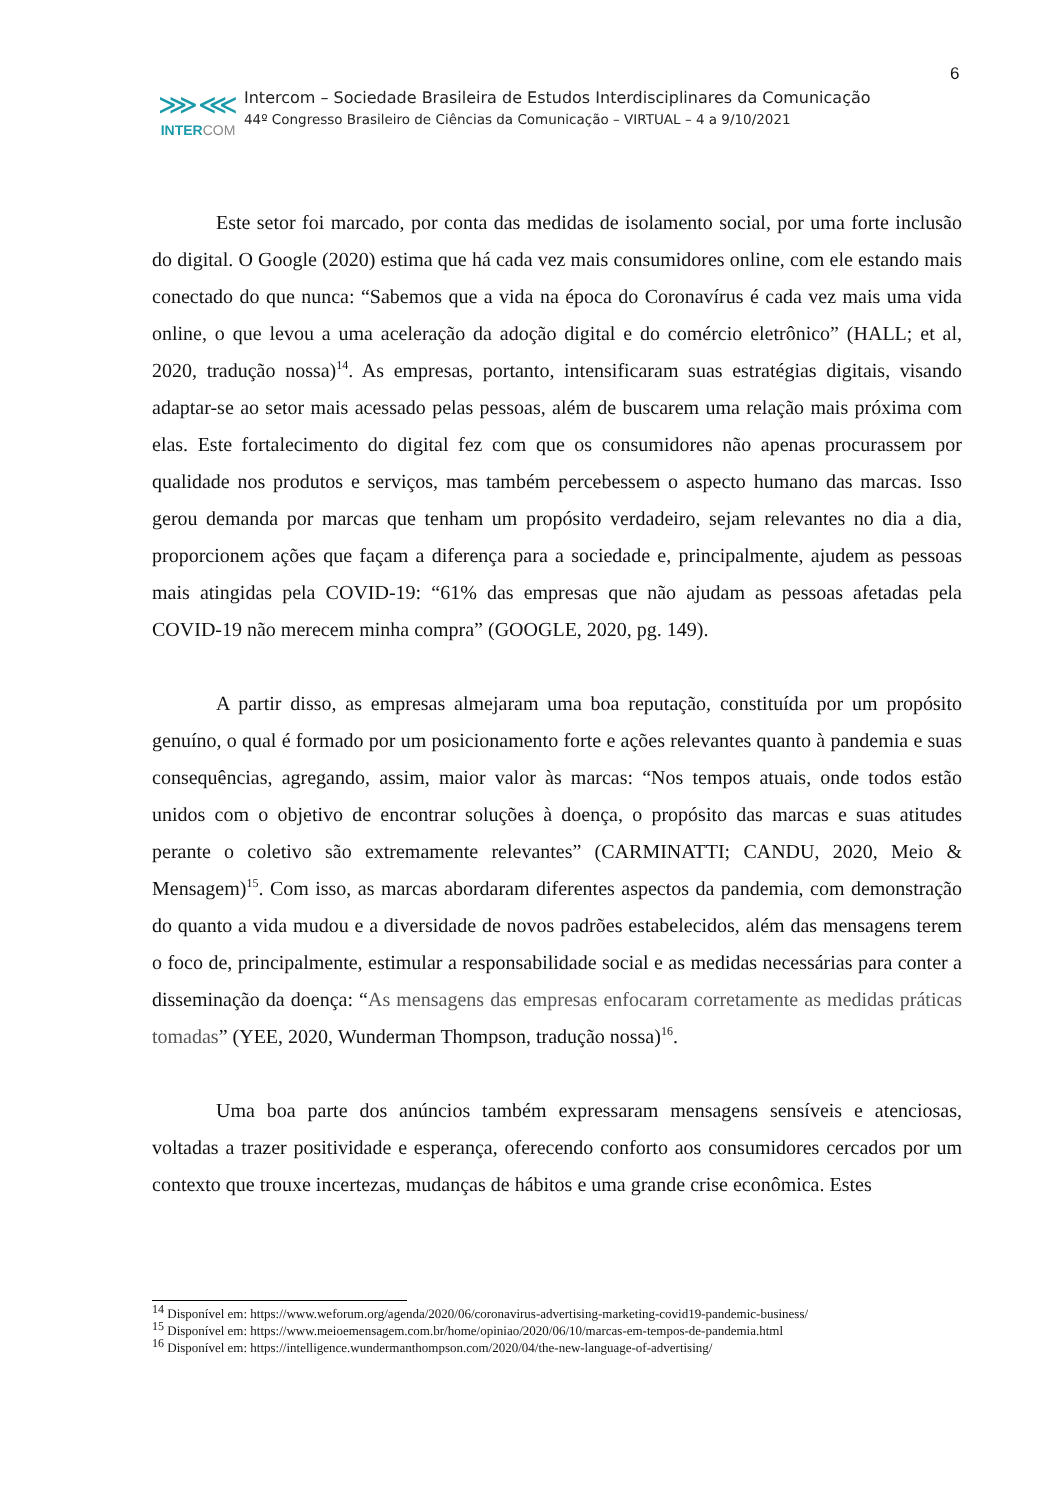6
⋙⋘
INTER COM
Intercom – Sociedade Brasileira de Estudos Interdisciplinares da Comunicação
44º Congresso Brasileiro de Ciências da Comunicação – VIRTUAL – 4 a 9/10/2021
Este setor foi marcado, por conta das medidas de isolamento social, por uma forte inclusão do digital. O Google (2020) estima que há cada vez mais consumidores online, com ele estando mais conectado do que nunca: “Sabemos que a vida na época do Coronavírus é cada vez mais uma vida online, o que levou a uma aceleração da adoção digital e do comércio eletrônico” (HALL; et al, 2020, tradução nossa)<sup>14</sup>. As empresas, portanto, intensificaram suas estratégias digitais, visando adaptar-se ao setor mais acessado pelas pessoas, além de buscarem uma relação mais próxima com elas. Este fortalecimento do digital fez com que os consumidores não apenas procurassem por qualidade nos produtos e serviços, mas também percebessem o aspecto humano das marcas. Isso gerou demanda por marcas que tenham um propósito verdadeiro, sejam relevantes no dia a dia, proporcionem ações que façam a diferença para a sociedade e, principalmente, ajudem as pessoas mais atingidas pela COVID-19: “61% das empresas que não ajudam as pessoas afetadas pela COVID-19 não merecem minha compra” (GOOGLE, 2020, pg. 149).
A partir disso, as empresas almejaram uma boa reputação, constituída por um propósito genuíno, o qual é formado por um posicionamento forte e ações relevantes quanto à pandemia e suas consequências, agregando, assim, maior valor às marcas: “Nos tempos atuais, onde todos estão unidos com o objetivo de encontrar soluções à doença, o propósito das marcas e suas atitudes perante o coletivo são extremamente relevantes” (CARMINATTI; CANDU, 2020, Meio & Mensagem)<sup>15</sup>. Com isso, as marcas abordaram diferentes aspectos da pandemia, com demonstração do quanto a vida mudou e a diversidade de novos padrões estabelecidos, além das mensagens terem o foco de, principalmente, estimular a responsabilidade social e as medidas necessárias para conter a disseminação da doença: “As mensagens das empresas enfocaram corretamente as medidas práticas tomadas” (YEE, 2020, Wunderman Thompson, tradução nossa)<sup>16</sup>.
Uma boa parte dos anúncios também expressaram mensagens sensíveis e atenciosas, voltadas a trazer positividade e esperança, oferecendo conforto aos consumidores cercados por um contexto que trouxe incertezas, mudanças de hábitos e uma grande crise econômica. Estes
<sup>14</sup> Disponível em: https://www.weforum.org/agenda/2020/06/coronavirus-advertising-marketing-covid19-pandemic-business/
<sup>15</sup> Disponível em: https://www.meioemensagem.com.br/home/opiniao/2020/06/10/marcas-em-tempos-de-pandemia.html
<sup>16</sup> Disponível em: https://intelligence.wundermanthompson.com/2020/04/the-new-language-of-advertising/